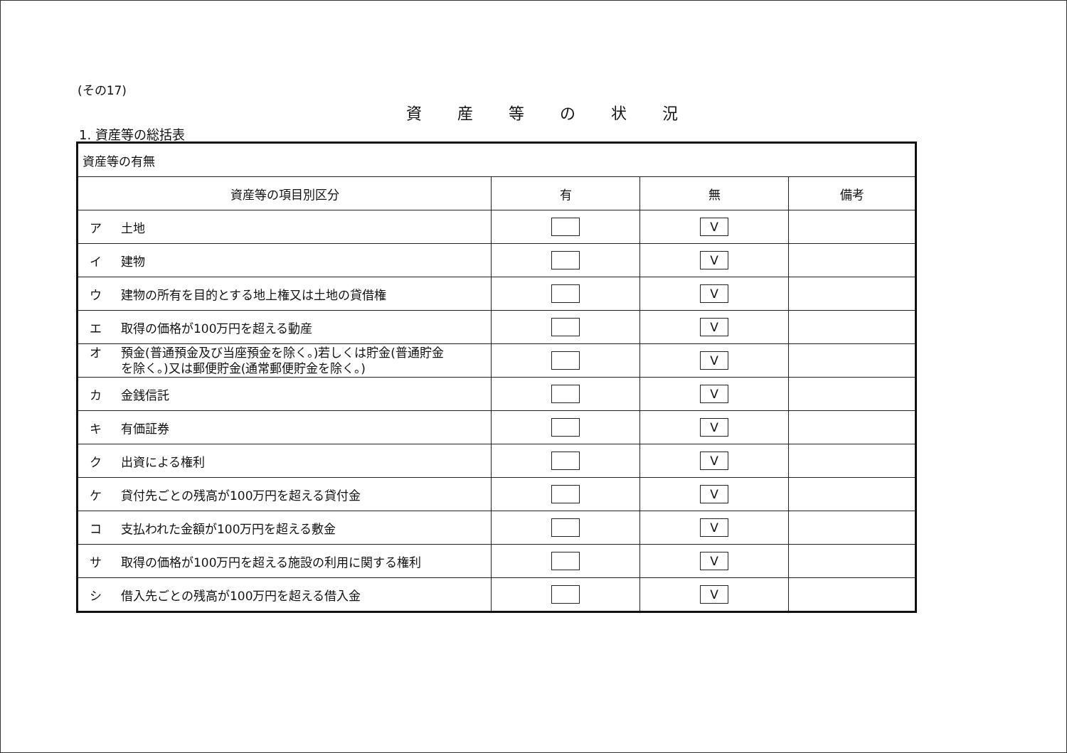(その17)
資産等の状況
1. 資産等の総括表
| 資産等の有無 | | | |
| 資産等の項目別区分 | 有 | 無 | 備考 |
| ア 土地 | | V | |
| イ 建物 | | V | |
| ウ 建物の所有を目的とする地上権又は土地の貸借権 | | V | |
| エ 取得の価格が100万円を超える動産 | | V | |
| オ 預金(普通預金及び当座預金を除く。)若しくは貯金(普通貯金 を除く。)又は郵便貯金(通常郵便貯金を除く。) | | V | |
| カ 金銭信託 | | V | |
| キ 有価証券 | | V | |
| ク 出資による権利 | | V | |
| ケ 貸付先ごとの残高が100万円を超える貸付金 | | V | |
| コ 支払われた金額が100万円を超える敷金 | | V | |
| サ 取得の価格が100万円を超える施設の利用に関する権利 | | V | |
| シ 借入先ごとの残高が100万円を超える借入金 | | V | |